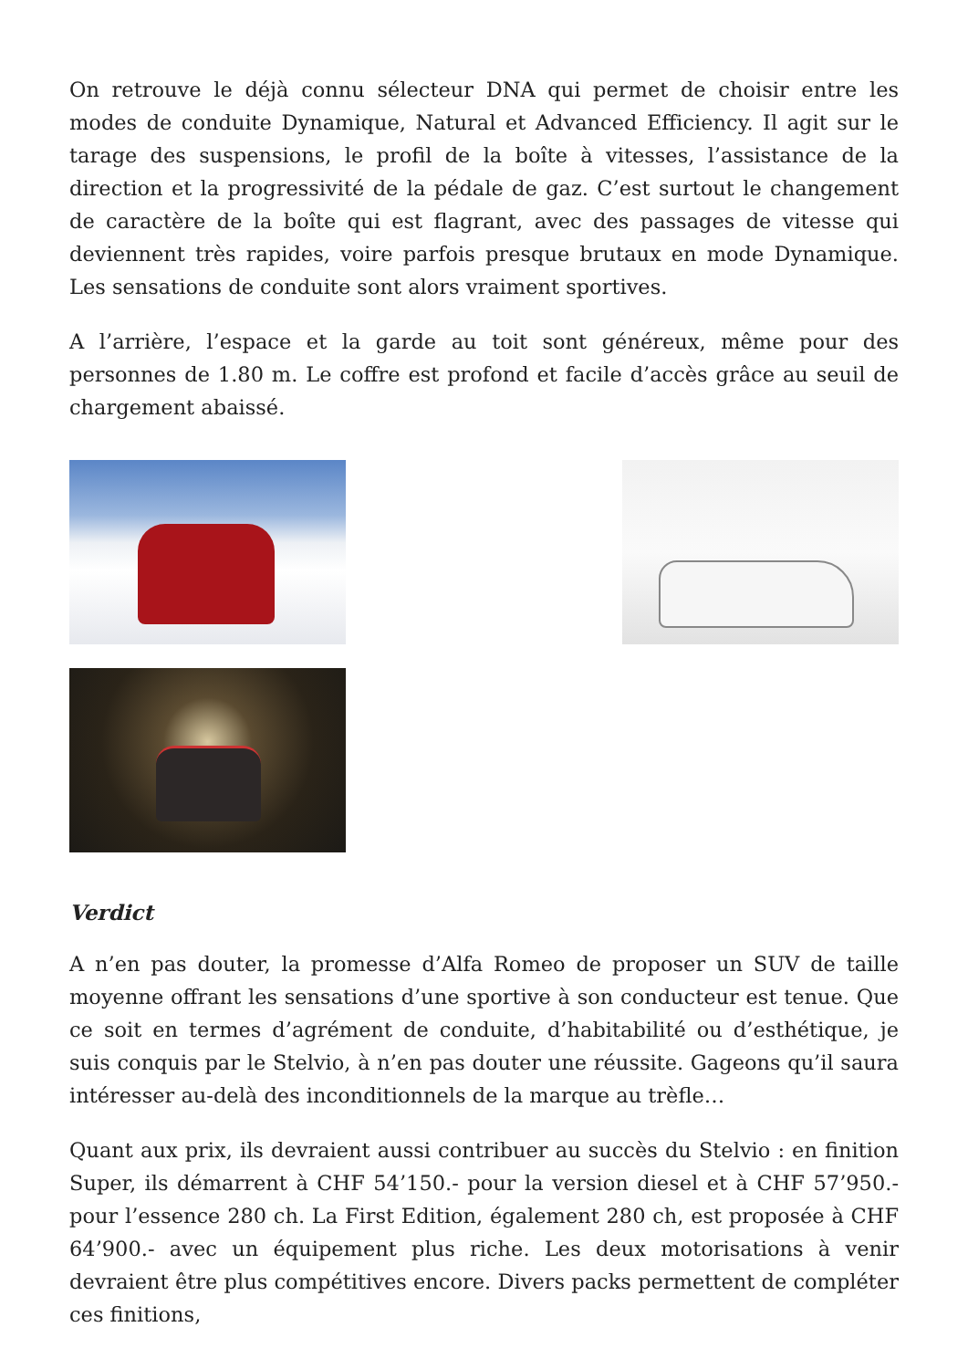On retrouve le déjà connu sélecteur DNA qui permet de choisir entre les modes de conduite Dynamique, Natural et Advanced Efficiency. Il agit sur le tarage des suspensions, le profil de la boîte à vitesses, l’assistance de la direction et la progressivité de la pédale de gaz. C’est surtout le changement de caractère de la boîte qui est flagrant, avec des passages de vitesse qui deviennent très rapides, voire parfois presque brutaux en mode Dynamique. Les sensations de conduite sont alors vraiment sportives.
A l’arrière, l’espace et la garde au toit sont généreux, même pour des personnes de 1.80 m. Le coffre est profond et facile d’accès grâce au seuil de chargement abaissé.
Verdict
A n’en pas douter, la promesse d’Alfa Romeo de proposer un SUV de taille moyenne offrant les sensations d’une sportive à son conducteur est tenue. Que ce soit en termes d’agrément de conduite, d’habitabilité ou d’esthétique, je suis conquis par le Stelvio, à n’en pas douter une réussite. Gageons qu’il saura intéresser au-delà des inconditionnels de la marque au trèfle…
Quant aux prix, ils devraient aussi contribuer au succès du Stelvio : en finition Super, ils démarrent à CHF 54’150.- pour la version diesel et à CHF 57’950.- pour l’essence 280 ch. La First Edition, également 280 ch, est proposée à CHF 64’900.- avec un équipement plus riche. Les deux motorisations à venir devraient être plus compétitives encore. Divers packs permettent de compléter ces finitions,